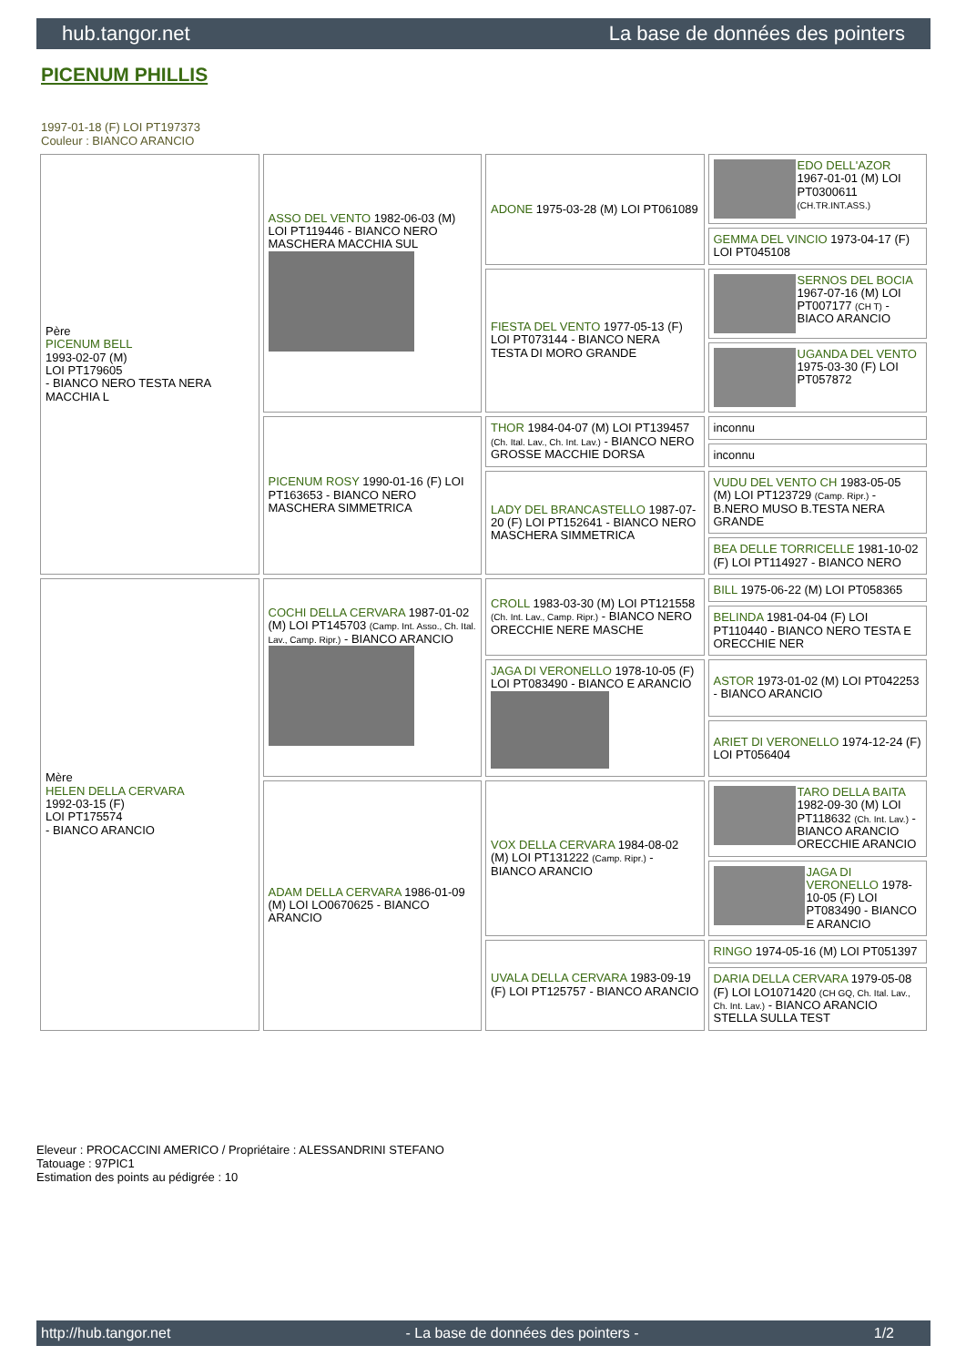hub.tangor.net La base de données des pointers
PICENUM PHILLIS
1997-01-18 (F) LOI PT197373
Couleur : BIANCO ARANCIO
| Père PICENUM BELL 1993-02-07 (M) LOI PT179605 - BIANCO NERO TESTA NERA MACCHIA L | ASSO DEL VENTO 1982-06-03 (M) LOI PT119446 - BIANCO NERO MASCHERA MACCHIA SUL | ADONE 1975-03-28 (M) LOI PT061089 | EDO DELL'AZOR 1967-01-01 (M) LOI PT0300611 (CH.TR.INT.ASS.) |
| | | | GEMMA DEL VINCIO 1973-04-17 (F) LOI PT045108 |
| | | FIESTA DEL VENTO 1977-05-13 (F) LOI PT073144 - BIANCO NERA TESTA DI MORO GRANDE | SERNOS DEL BOCIA 1967-07-16 (M) LOI PT007177 (CH T) - BIACO ARANCIO |
| | | | UGANDA DEL VENTO 1975-03-30 (F) LOI PT057872 |
| | PICENUM ROSY 1990-01-16 (F) LOI PT163653 - BIANCO NERO MASCHERA SIMMETRICA | THOR 1984-04-07 (M) LOI PT139457 (Ch. Ital. Lav., Ch. Int. Lav.) - BIANCO NERO GROSSE MACCHIE DORSA | inconnu |
| | | | inconnu |
| | | LADY DEL BRANCASTELLO 1987-07-20 (F) LOI PT152641 - BIANCO NERO MASCHERA SIMMETRICA | VUDU DEL VENTO CH 1983-05-05 (M) LOI PT123729 (Camp. Ripr.) - B.NERO MUSO B.TESTA NERA GRANDE |
| | | | BEA DELLE TORRICELLE 1981-10-02 (F) LOI PT114927 - BIANCO NERO |
| Mère HELEN DELLA CERVARA 1992-03-15 (F) LOI PT175574 - BIANCO ARANCIO | COCHI DELLA CERVARA 1987-01-02 (M) LOI PT145703 (Camp. Int. Asso., Ch. Ital. Lav., Camp. Ripr.) - BIANCO ARANCIO | CROLL 1983-03-30 (M) LOI PT121558 (Ch. Int. Lav., Camp. Ripr.) - BIANCO NERO ORECCHIE NERE MASCHE | BILL 1975-06-22 (M) LOI PT058365 |
| | | | BELINDA 1981-04-04 (F) LOI PT110440 - BIANCO NERO TESTA E ORECCHIE NER |
| | | JAGA DI VERONELLO 1978-10-05 (F) LOI PT083490 - BIANCO E ARANCIO | ASTOR 1973-01-02 (M) LOI PT042253 - BIANCO ARANCIO |
| | | | ARIET DI VERONELLO 1974-12-24 (F) LOI PT056404 |
| | ADAM DELLA CERVARA 1986-01-09 (M) LOI LO0670625 - BIANCO ARANCIO | VOX DELLA CERVARA 1984-08-02 (M) LOI PT131222 (Camp. Ripr.) - BIANCO ARANCIO | TARO DELLA BAITA 1982-09-30 (M) LOI PT118632 (Ch. Int. Lav.) - BIANCO ARANCIO ORECCHIE ARANCIO |
| | | | JAGA DI VERONELLO 1978-10-05 (F) LOI PT083490 - BIANCO E ARANCIO |
| | | UVALA DELLA CERVARA 1983-09-19 (F) LOI PT125757 - BIANCO ARANCIO | RINGO 1974-05-16 (M) LOI PT051397 |
| | | | DARIA DELLA CERVARA 1979-05-08 (F) LOI LO1071420 (CH GQ, Ch. Ital. Lav., Ch. Int. Lav.) - BIANCO ARANCIO STELLA SULLA TEST |
Eleveur : PROCACCINI AMERICO / Propriétaire : ALESSANDRINI STEFANO
Tatouage : 97PIC1
Estimation des points au pédigrée : 10
http://hub.tangor.net - La base de données des pointers - 1/2